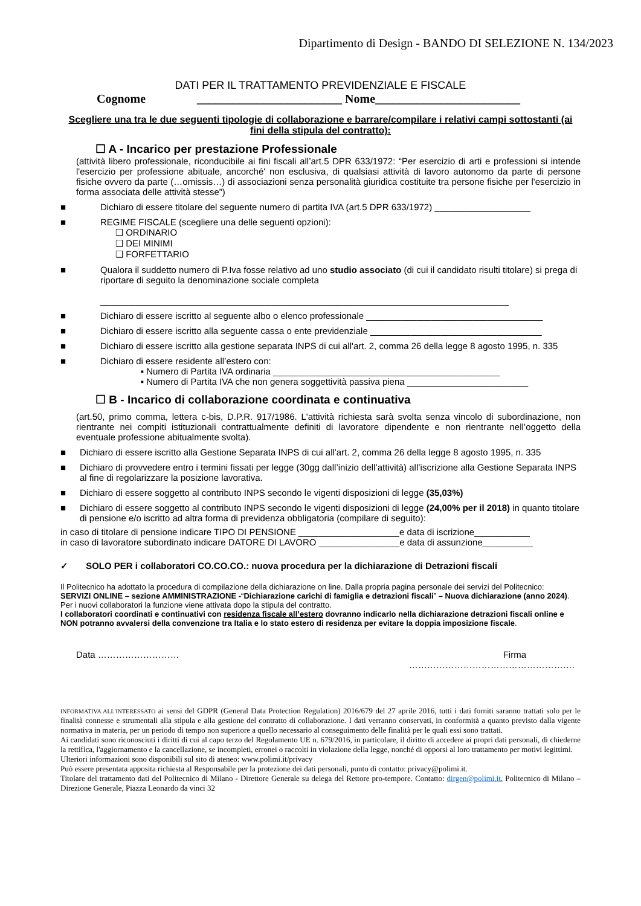Dipartimento di Design - BANDO DI SELEZIONE N. 134/2023
DATI PER IL TRATTAMENTO PREVIDENZIALE E FISCALE
Cognome ________________________ Nome________________________
Scegliere una tra le due seguenti tipologie di collaborazione e barrare/compilare i relativi campi sottostanti (ai fini della stipula del contratto):
☐ A - Incarico per prestazione Professionale
(attività libero professionale, riconducibile ai fini fiscali all’art.5 DPR 633/1972: “Per esercizio di arti e professioni si intende l'esercizio per professione abituale, ancorché' non esclusiva, di qualsiasi attività di lavoro autonomo da parte di persone fisiche ovvero da parte (…omissis…) di associazioni senza personalità giuridica costituite tra persone fisiche per l'esercizio in forma associata delle attività stesse”)
■ Dichiaro di essere titolare del seguente numero di partita IVA (art.5 DPR 633/1972) ___________________
■ REGIME FISCALE (scegliere una delle seguenti opzioni):
❑ ORDINARIO
❑ DEI MINIMI
❑ FORFETTARIO
■ Qualora il suddetto numero di P.Iva fosse relativo ad uno studio associato (di cui il candidato risulti titolare) si prega di riportare di seguito la denominazione sociale completa
_________________________________________________________________________________
■ Dichiaro di essere iscritto al seguente albo o elenco professionale ___________________________________
■ Dichiaro di essere iscritto alla seguente cassa o ente previdenziale __________________________________
■ Dichiaro di essere iscritto alla gestione separata INPS di cui all'art. 2, comma 26 della legge 8 agosto 1995, n. 335
■ Dichiaro di essere residente all’estero con:
▪ Numero di Partita IVA ordinaria _____________________________________________
▪ Numero di Partita IVA che non genera soggettività passiva piena ________________________
☐ B - Incarico di collaborazione coordinata e continuativa
(art.50, primo comma, lettera c-bis, D.P.R. 917/1986. L'attività richiesta sarà svolta senza vincolo di subordinazione, non rientrante nei compiti istituzionali contrattualmente definiti di lavoratore dipendente e non rientrante nell’oggetto della eventuale professione abitualmente svolta).
■ Dichiaro di essere iscritto alla Gestione Separata INPS di cui all'art. 2, comma 26 della legge 8 agosto 1995, n. 335
■ Dichiaro di provvedere entro i termini fissati per legge (30gg dall’inizio dell’attività) all’iscrizione alla Gestione Separata INPS al fine di regolarizzare la posizione lavorativa.
■ Dichiaro di essere soggetto al contributo INPS secondo le vigenti disposizioni di legge (35,03%)
■ Dichiaro di essere soggetto al contributo INPS secondo le vigenti disposizioni di legge (24,00% per il 2018) in quanto titolare di pensione e/o iscritto ad altra forma di previdenza obbligatoria (compilare di seguito):
in caso di titolare di pensione indicare TIPO DI PENSIONE ____________________e data di iscrizione___________
in caso di lavoratore subordinato indicare DATORE DI LAVORO ________________e data di assunzione__________
✓ SOLO PER i collaboratori CO.CO.CO.: nuova procedura per la dichiarazione di Detrazioni fiscali
Il Politecnico ha adottato la procedura di compilazione della dichiarazione on line. Dalla propria pagina personale dei servizi del Politecnico:
SERVIZI ONLINE – sezione AMMINISTRAZIONE -“Dichiarazione carichi di famiglia e detrazioni fiscali” – Nuova dichiarazione (anno 2024). Per i nuovi collaboratori la funzione viene attivata dopo la stipula del contratto.
I collaboratori coordinati e continuativi con residenza fiscale all’estero dovranno indicarlo nella dichiarazione detrazioni fiscali online e NON potranno avvalersi della convenzione tra Italia e lo stato estero di residenza per evitare la doppia imposizione fiscale.
Data ……………………… Firma
……………………………………………….
INFORMATIVA ALL'INTERESSATO ai sensi del GDPR (General Data Protection Regulation) 2016/679 del 27 aprile 2016, tutti i dati forniti saranno trattati solo per le finalità connesse e strumentali alla stipula e alla gestione del contratto di collaborazione. I dati verranno conservati, in conformità a quanto previsto dalla vigente normativa in materia, per un periodo di tempo non superiore a quello necessario al conseguimento delle finalità per le quali essi sono trattati.
Ai candidati sono riconosciuti i diritti di cui al capo terzo del Regolamento UE n. 679/2016, in particolare, il diritto di accedere ai propri dati personali, di chiederne la rettifica, l'aggiornamento e la cancellazione, se incompleti, erronei o raccolti in violazione della legge, nonché di opporsi al loro trattamento per motivi legittimi.
Ulteriori informazioni sono disponibili sul sito di ateneo: www.polimi.it/privacy
Può essere presentata apposita richiesta al Responsabile per la protezione dei dati personali, punto di contatto: privacy@polimi.it.
Titolare del trattamento dati del Politecnico di Milano - Direttore Generale su delega del Rettore pro-tempore. Contatto: dirgen@polimi.it, Politecnico di Milano – Direzione Generale, Piazza Leonardo da vinci 32